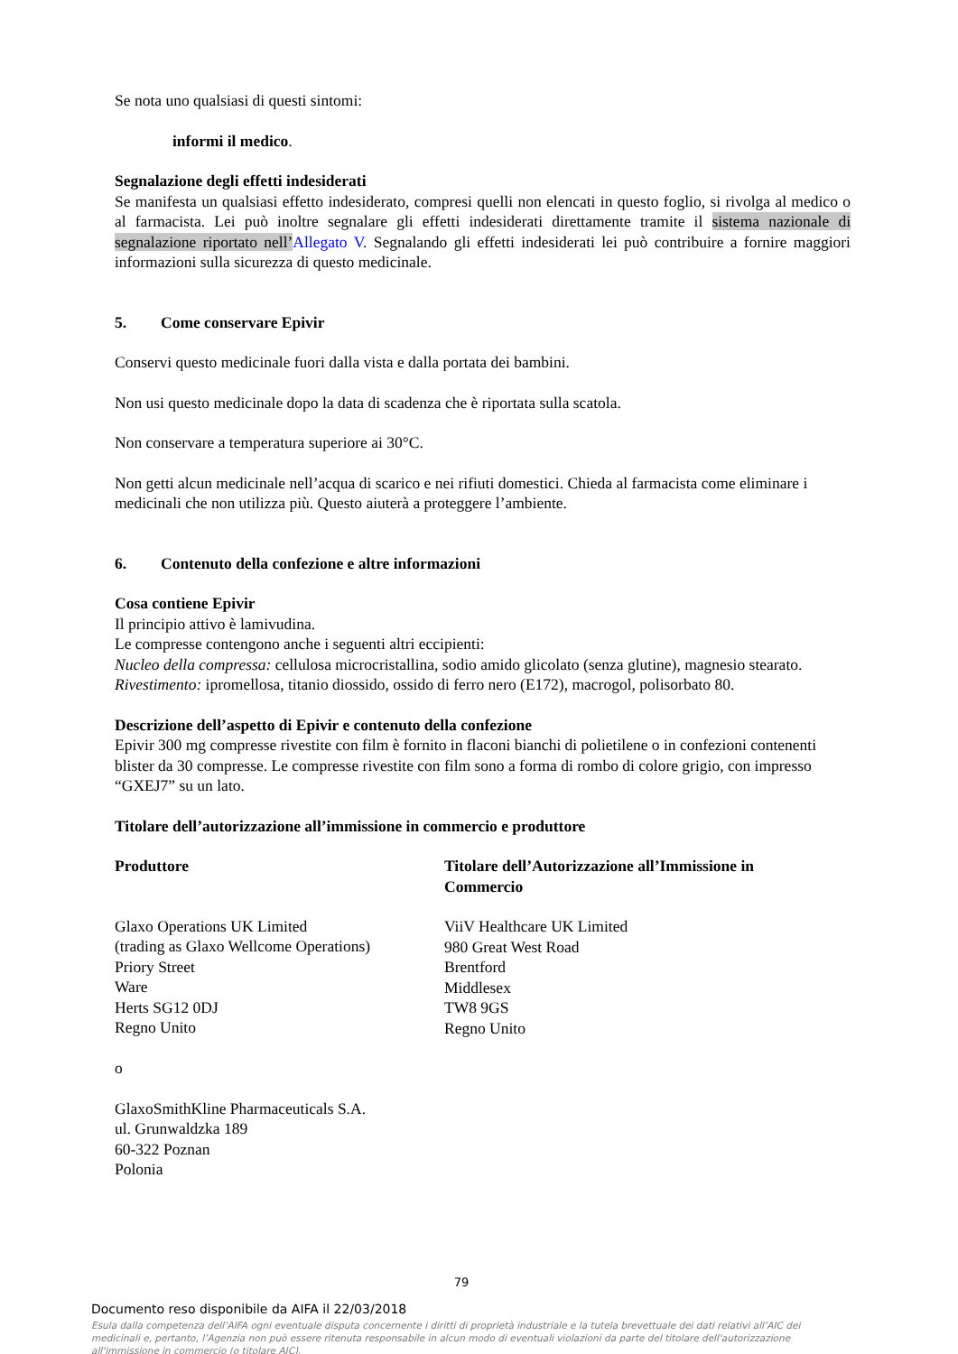Se nota uno qualsiasi di questi sintomi:
informi il medico.
Segnalazione degli effetti indesiderati
Se manifesta un qualsiasi effetto indesiderato, compresi quelli non elencati in questo foglio, si rivolga al medico o al farmacista. Lei può inoltre segnalare gli effetti indesiderati direttamente tramite il sistema nazionale di segnalazione riportato nell’Allegato V. Segnalando gli effetti indesiderati lei può contribuire a fornire maggiori informazioni sulla sicurezza di questo medicinale.
5. Come conservare Epivir
Conservi questo medicinale fuori dalla vista e dalla portata dei bambini.
Non usi questo medicinale dopo la data di scadenza che è riportata sulla scatola.
Non conservare a temperatura superiore ai 30°C.
Non getti alcun medicinale nell’acqua di scarico e nei rifiuti domestici. Chieda al farmacista come eliminare i medicinali che non utilizza più. Questo aiuterà a proteggere l’ambiente.
6. Contenuto della confezione e altre informazioni
Cosa contiene Epivir
Il principio attivo è lamivudina.
Le compresse contengono anche i seguenti altri eccipienti:
Nucleo della compressa: cellulosa microcristallina, sodio amido glicolato (senza glutine), magnesio stearato.
Rivestimento: ipromellosa, titanio diossido, ossido di ferro nero (E172), macrogol, polisorbato 80.
Descrizione dell’aspetto di Epivir e contenuto della confezione
Epivir 300 mg compresse rivestite con film è fornito in flaconi bianchi di polietilene o in confezioni contenenti blister da 30 compresse. Le compresse rivestite con film sono a forma di rombo di colore grigio, con impresso “GXEJ7” su un lato.
Titolare dell’autorizzazione all’immissione in commercio e produttore
Produttore
Glaxo Operations UK Limited
(trading as Glaxo Wellcome Operations)
Priory Street
Ware
Herts SG12 0DJ
Regno Unito
Titolare dell’Autorizzazione all’Immissione in Commercio
ViiV Healthcare UK Limited
980 Great West Road
Brentford
Middlesex
TW8 9GS
Regno Unito
o
GlaxoSmithKline Pharmaceuticals S.A.
ul. Grunwaldzka 189
60-322 Poznan
Polonia
79
Documento reso disponibile da AIFA il 22/03/2018
Esula dalla competenza dell’AIFA ogni eventuale disputa concernente i diritti di proprietà industriale e la tutela brevettuale dei dati relativi all’AIC dei medicinali e, pertanto, l’Agenzia non può essere ritenuta responsabile in alcun modo di eventuali violazioni da parte del titolare dell'autorizzazione all'immissione in commercio (o titolare AIC).